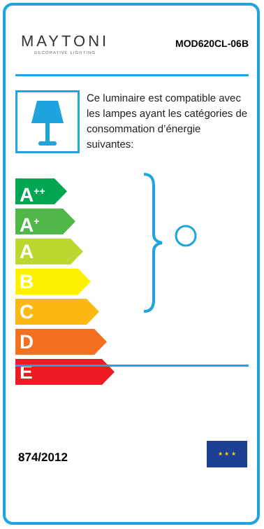MAYTONI
DECORATIVE LIGHTING
MOD620CL-06B
Ce luminaire est compatible avec les lampes ayant les catégories de consommation d’énergie suivantes:
A<sup>++</sup>
A<sup>+</sup>
A
B
C
D
E
874/2012
★ ★ ★